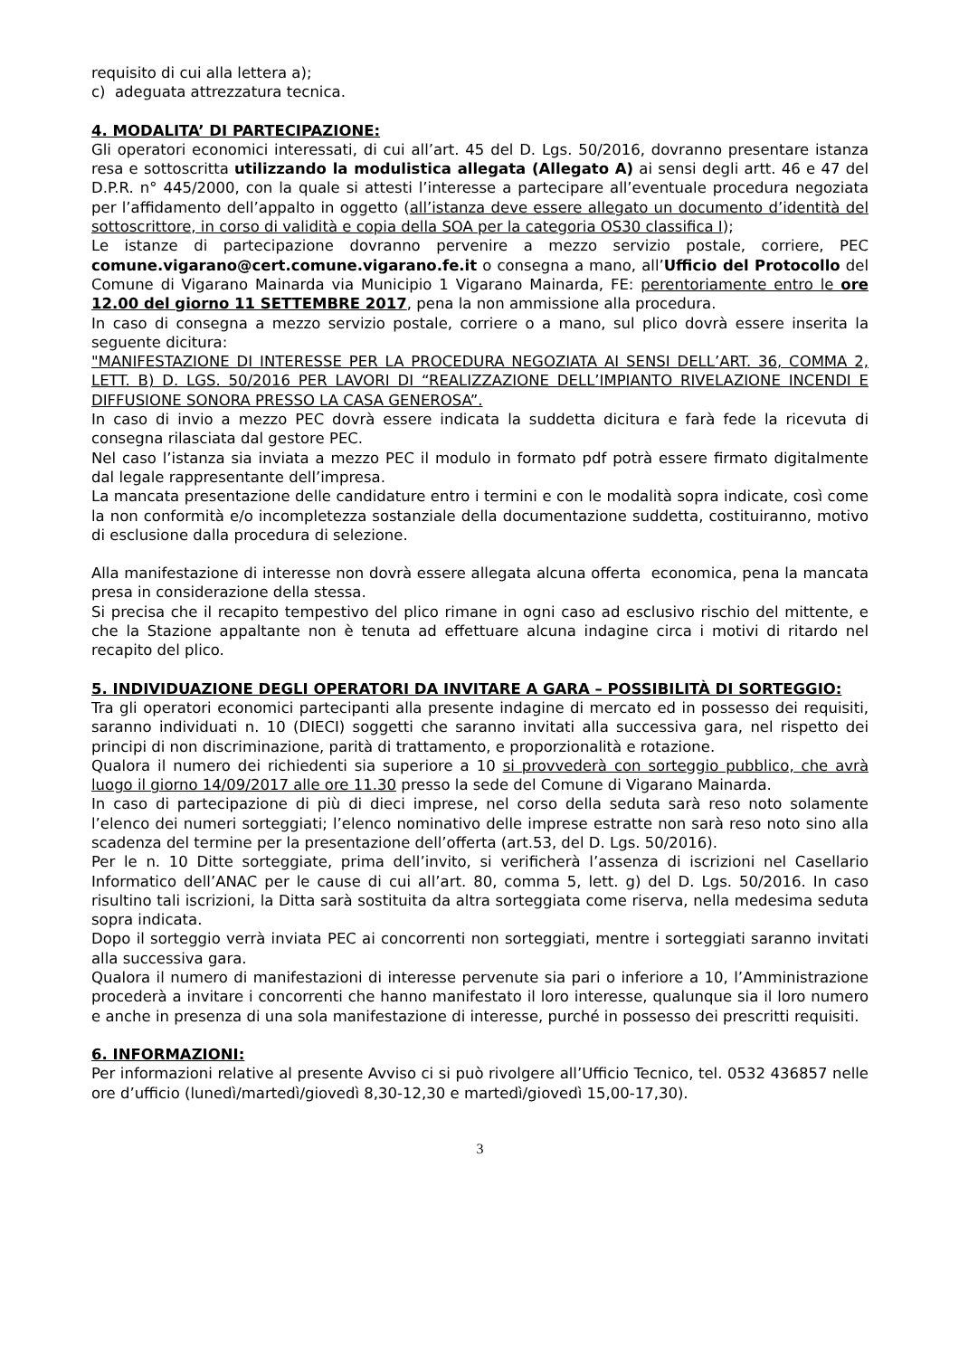requisito di cui alla lettera a);
c) adeguata attrezzatura tecnica.
4. MODALITA’ DI PARTECIPAZIONE:
Gli operatori economici interessati, di cui all’art. 45 del D. Lgs. 50/2016, dovranno presentare istanza resa e sottoscritta utilizzando la modulistica allegata (Allegato A) ai sensi degli artt. 46 e 47 del D.P.R. n° 445/2000, con la quale si attesti l’interesse a partecipare all’eventuale procedura negoziata per l’affidamento dell’appalto in oggetto (all’istanza deve essere allegato un documento d’identità del sottoscrittore, in corso di validità e copia della SOA per la categoria OS30 classifica I);
Le istanze di partecipazione dovranno pervenire a mezzo servizio postale, corriere, PEC comune.vigarano@cert.comune.vigarano.fe.it o consegna a mano, all’Ufficio del Protocollo del Comune di Vigarano Mainarda via Municipio 1 Vigarano Mainarda, FE: perentoriamente entro le ore 12.00 del giorno 11 SETTEMBRE 2017, pena la non ammissione alla procedura.
In caso di consegna a mezzo servizio postale, corriere o a mano, sul plico dovrà essere inserita la seguente dicitura:
"MANIFESTAZIONE DI INTERESSE PER LA PROCEDURA NEGOZIATA AI SENSI DELL’ART. 36, COMMA 2, LETT. B) D. LGS. 50/2016 PER LAVORI DI “REALIZZAZIONE DELL’IMPIANTO RIVELAZIONE INCENDI E DIFFUSIONE SONORA PRESSO LA CASA GENEROSA”.
In caso di invio a mezzo PEC dovrà essere indicata la suddetta dicitura e farà fede la ricevuta di consegna rilasciata dal gestore PEC.
Nel caso l’istanza sia inviata a mezzo PEC il modulo in formato pdf potrà essere firmato digitalmente dal legale rappresentante dell’impresa.
La mancata presentazione delle candidature entro i termini e con le modalità sopra indicate, così come la non conformità e/o incompletezza sostanziale della documentazione suddetta, costituiranno, motivo di esclusione dalla procedura di selezione.
Alla manifestazione di interesse non dovrà essere allegata alcuna offerta economica, pena la mancata presa in considerazione della stessa.
Si precisa che il recapito tempestivo del plico rimane in ogni caso ad esclusivo rischio del mittente, e che la Stazione appaltante non è tenuta ad effettuare alcuna indagine circa i motivi di ritardo nel recapito del plico.
5. INDIVIDUAZIONE DEGLI OPERATORI DA INVITARE A GARA – POSSIBILITÀ DI SORTEGGIO:
Tra gli operatori economici partecipanti alla presente indagine di mercato ed in possesso dei requisiti, saranno individuati n. 10 (DIECI) soggetti che saranno invitati alla successiva gara, nel rispetto dei principi di non discriminazione, parità di trattamento, e proporzionalità e rotazione.
Qualora il numero dei richiedenti sia superiore a 10 si provvederà con sorteggio pubblico, che avrà luogo il giorno 14/09/2017 alle ore 11.30 presso la sede del Comune di Vigarano Mainarda.
In caso di partecipazione di più di dieci imprese, nel corso della seduta sarà reso noto solamente l’elenco dei numeri sorteggiati; l’elenco nominativo delle imprese estratte non sarà reso noto sino alla scadenza del termine per la presentazione dell’offerta (art.53, del D. Lgs. 50/2016).
Per le n. 10 Ditte sorteggiate, prima dell’invito, si verificherà l’assenza di iscrizioni nel Casellario Informatico dell’ANAC per le cause di cui all’art. 80, comma 5, lett. g) del D. Lgs. 50/2016. In caso risultino tali iscrizioni, la Ditta sarà sostituita da altra sorteggiata come riserva, nella medesima seduta sopra indicata.
Dopo il sorteggio verrà inviata PEC ai concorrenti non sorteggiati, mentre i sorteggiati saranno invitati alla successiva gara.
Qualora il numero di manifestazioni di interesse pervenute sia pari o inferiore a 10, l’Amministrazione procederà a invitare i concorrenti che hanno manifestato il loro interesse, qualunque sia il loro numero e anche in presenza di una sola manifestazione di interesse, purché in possesso dei prescritti requisiti.
6. INFORMAZIONI:
Per informazioni relative al presente Avviso ci si può rivolgere all’Ufficio Tecnico, tel. 0532 436857 nelle ore d’ufficio (lunedì/martedì/giovedì 8,30-12,30 e martedì/giovedì 15,00-17,30).
3